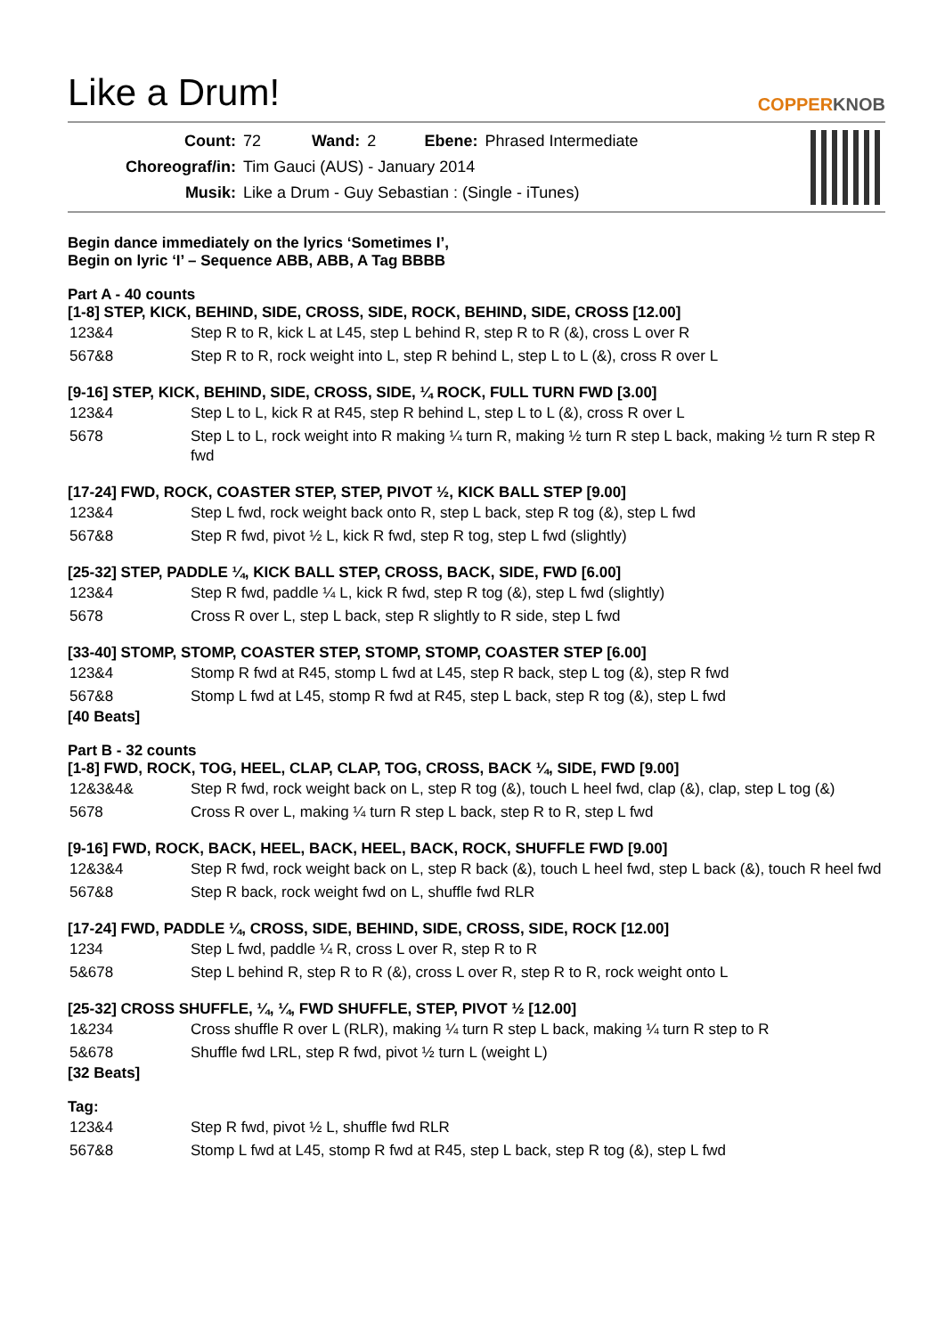Like a Drum!
COPPERKNOB
| Count: | 72 | Wand: | 2 | Ebene: | Phrased Intermediate |
| Choreograf/in: | Tim Gauci (AUS) - January 2014 | | | | |
| Musik: | Like a Drum - Guy Sebastian : (Single - iTunes) | | | | |
Begin dance immediately on the lyrics ‘Sometimes I’,
Begin on lyric ‘I’ – Sequence ABB, ABB, A Tag BBBB
Part A - 40 counts
[1-8] STEP, KICK, BEHIND, SIDE, CROSS, SIDE, ROCK, BEHIND, SIDE, CROSS [12.00]
| 123&4 | Step R to R, kick L at L45, step L behind R, step R to R (&), cross L over R |
| 567&8 | Step R to R, rock weight into L, step R behind L, step L to L (&), cross R over L |
[9-16] STEP, KICK, BEHIND, SIDE, CROSS, SIDE, ¼ ROCK, FULL TURN FWD [3.00]
| 123&4 | Step L to L, kick R at R45, step R behind L, step L to L (&), cross R over L |
| 5678 | Step L to L, rock weight into R making ¼ turn R, making ½ turn R step L back, making ½ turn R step R fwd |
[17-24] FWD, ROCK, COASTER STEP, STEP, PIVOT ½, KICK BALL STEP [9.00]
| 123&4 | Step L fwd, rock weight back onto R, step L back, step R tog (&), step L fwd |
| 567&8 | Step R fwd, pivot ½ L, kick R fwd, step R tog, step L fwd (slightly) |
[25-32] STEP, PADDLE ¼, KICK BALL STEP, CROSS, BACK, SIDE, FWD [6.00]
| 123&4 | Step R fwd, paddle ¼ L, kick R fwd, step R tog (&), step L fwd (slightly) |
| 5678 | Cross R over L, step L back, step R slightly to R side, step L fwd |
[33-40] STOMP, STOMP, COASTER STEP, STOMP, STOMP, COASTER STEP [6.00]
| 123&4 | Stomp R fwd at R45, stomp L fwd at L45, step R back, step L tog (&), step R fwd |
| 567&8 | Stomp L fwd at L45, stomp R fwd at R45, step L back, step R tog (&), step L fwd |
[40 Beats]
Part B - 32 counts
[1-8] FWD, ROCK, TOG, HEEL, CLAP, CLAP, TOG, CROSS, BACK ¼, SIDE, FWD [9.00]
| 12&3&4& | Step R fwd, rock weight back on L, step R tog (&), touch L heel fwd, clap (&), clap, step L tog (&) |
| 5678 | Cross R over L, making ¼ turn R step L back, step R to R, step L fwd |
[9-16] FWD, ROCK, BACK, HEEL, BACK, HEEL, BACK, ROCK, SHUFFLE FWD [9.00]
| 12&3&4 | Step R fwd, rock weight back on L, step R back (&), touch L heel fwd, step L back (&), touch R heel fwd |
| 567&8 | Step R back, rock weight fwd on L, shuffle fwd RLR |
[17-24] FWD, PADDLE ¼, CROSS, SIDE, BEHIND, SIDE, CROSS, SIDE, ROCK [12.00]
| 1234 | Step L fwd, paddle ¼ R, cross L over R, step R to R |
| 5&678 | Step L behind R, step R to R (&), cross L over R, step R to R, rock weight onto L |
[25-32] CROSS SHUFFLE, ¼, ¼, FWD SHUFFLE, STEP, PIVOT ½ [12.00]
| 1&234 | Cross shuffle R over L (RLR), making ¼ turn R step L back, making ¼ turn R step to R |
| 5&678 | Shuffle fwd LRL, step R fwd, pivot ½ turn L (weight L) |
[32 Beats]
Tag:
| 123&4 | Step R fwd, pivot ½ L, shuffle fwd RLR |
| 567&8 | Stomp L fwd at L45, stomp R fwd at R45, step L back, step R tog (&), step L fwd |